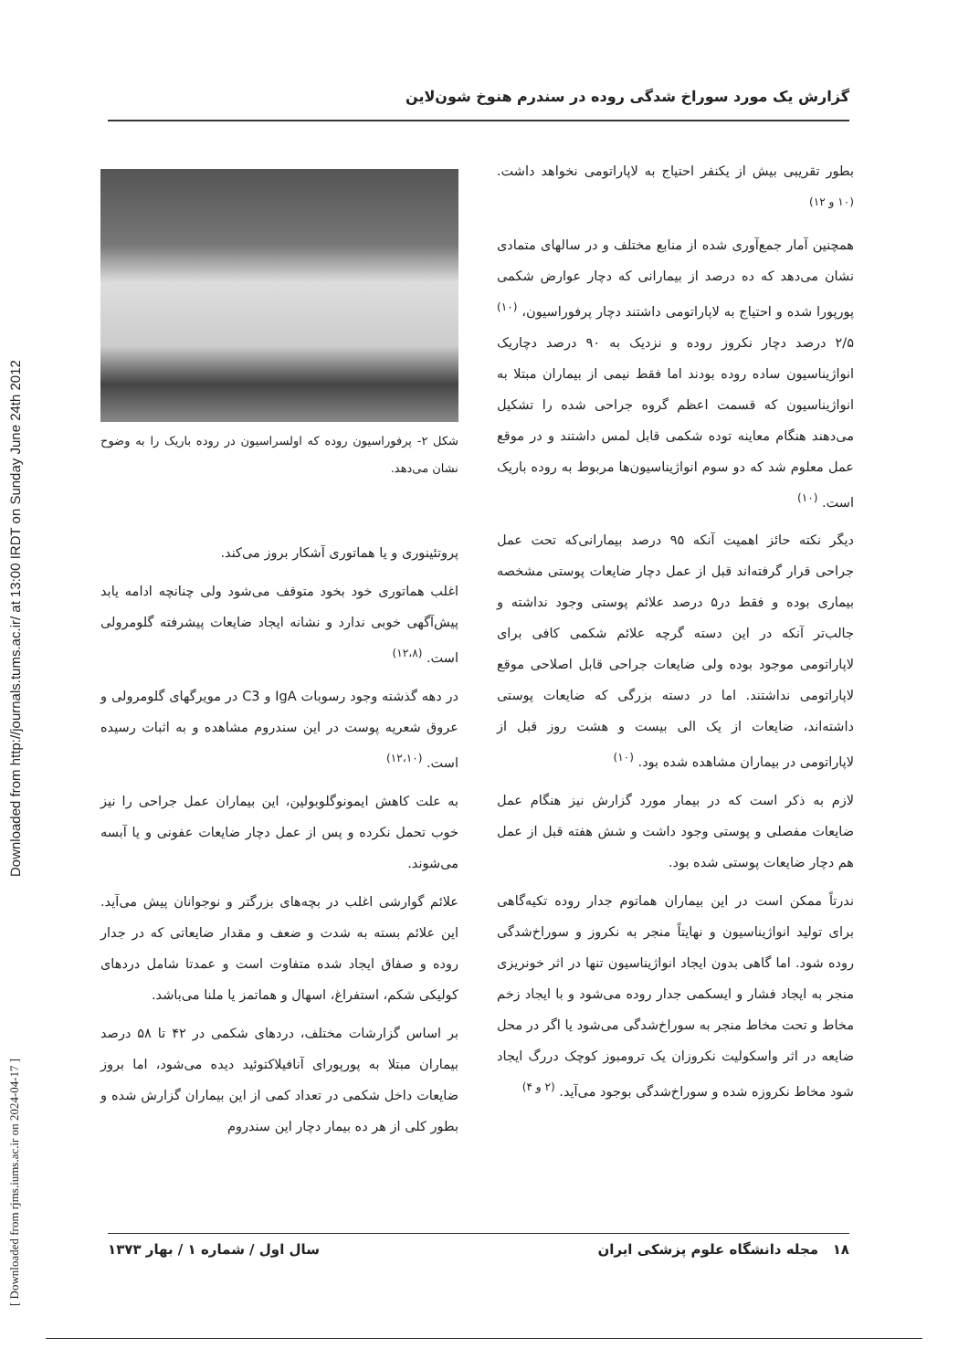Downloaded from http://journals.tums.ac.ir/ at 13:00 IRDT on Sunday June 24th 2012
[ Downloaded from rjms.iums.ac.ir on 2024-04-17 ]
گزارش یک مورد سوراخ شدگی روده در سندرم هنوخ شون‌لاین
شکل ۲- پرفوراسیون روده که اولسراسیون در روده باریک را به وضوح نشان می‌دهد.
پروتئینوری و یا هماتوری آشکار بروز می‌کند.
اغلب هماتوری خود بخود متوقف می‌شود ولی چنانچه ادامه یابد پیش‌آگهی خوبی ندارد و نشانه ایجاد ضایعات پیشرفته گلومرولی است. <sup>(۱۲،۸)</sup>
در دهه گذشته وجود رسوبات IgA و C3 در مویرگهای گلومرولی و عروق شعریه پوست در این سندروم مشاهده و به اثبات رسیده است. <sup>(۱۲،۱۰)</sup>
به علت کاهش ایمونوگلوبولین، این بیماران عمل جراحی را نیز خوب تحمل نکرده و پس از عمل دچار ضایعات عفونی و یا آبسه می‌شوند.
علائم گوارشی اغلب در بچه‌های بزرگتر و نوجوانان پیش می‌آید. این علائم بسته به شدت و ضعف و مقدار ضایعاتی که در جدار روده و صفاق ایجاد شده متفاوت است و عمدتا شامل دردهای کولیکی شکم، استفراغ، اسهال و هماتمز یا ملنا می‌باشد.
بر اساس گزارشات مختلف، دردهای شکمی در ۴۲ تا ۵۸ درصد بیماران مبتلا به پورپورای آنافیلاکتوئید دیده می‌شود، اما بروز ضایعات داخل شکمی در تعداد کمی از این بیماران گزارش شده و بطور کلی از هر ده بیمار دچار این سندروم
بطور تقریبی بیش از یکنفر احتیاج به لاپاراتومی نخواهد داشت. <sup>(۱۰ و ۱۲)</sup>
همچنین آمار جمع‌آوری شده از منابع مختلف و در سالهای متمادی نشان می‌دهد که ده درصد از بیمارانی که دچار عوارض شکمی پورپورا شده و احتیاج به لاپاراتومی داشتند دچار پرفوراسیون، <sup>(۱۰)</sup> ۲/۵ درصد دچار نکروز روده و نزدیک به ۹۰ درصد دچاریک انواژیناسیون ساده روده بودند اما فقط نیمی از بیماران مبتلا به انواژیناسیون که قسمت اعظم گروه جراحی شده را تشکیل می‌دهند هنگام معاینه توده شکمی قابل لمس داشتند و در موقع عمل معلوم شد که دو سوم انواژیناسیون‌ها مربوط به روده باریک است. <sup>(۱۰)</sup>
دیگر نکته حائز اهمیت آنکه ۹۵ درصد بیمارانی‌که تحت عمل جراحی قرار گرفته‌اند قبل از عمل دچار ضایعات پوستی مشخصه بیماری بوده و فقط در۵ درصد علائم پوستی وجود نداشته و جالب‌تر آنکه در این دسته گرچه علائم شکمی کافی برای لاپاراتومی موجود بوده ولی ضایعات جراحی قابل اصلاحی موقع لاپاراتومی نداشتند. اما در دسته بزرگی که ضایعات پوستی داشته‌اند، ضایعات از یک الی بیست و هشت روز قبل از لاپاراتومی در بیماران مشاهده شده بود. <sup>(۱۰)</sup>
لازم به ذکر است که در بیمار مورد گزارش نیز هنگام عمل ضایعات مفصلی و پوستی وجود داشت و شش هفته قبل از عمل هم دچار ضایعات پوستی شده بود.
ندرتاً ممکن است در این بیماران هماتوم جدار روده تکیه‌گاهی برای تولید انواژیناسیون و نهایتاً منجر به نکروز و سوراخ‌شدگی روده شود. اما گاهی بدون ایجاد انواژیناسیون تنها در اثر خونریزی منجر به ایجاد فشار و ایسکمی جدار روده می‌شود و با ایجاد زخم مخاط و تحت مخاط منجر به سوراخ‌شدگی می‌شود یا اگر در محل ضایعه در اثر واسکولیت نکروزان یک ترومبوز کوچک دررگ ایجاد شود مخاط نکروزه شده و سوراخ‌شدگی بوجود می‌آید. <sup>(۲ و ۴)</sup>
۱۸ مجله دانشگاه علوم پزشکی ایران سال اول / شماره ۱ / بهار ۱۳۷۳